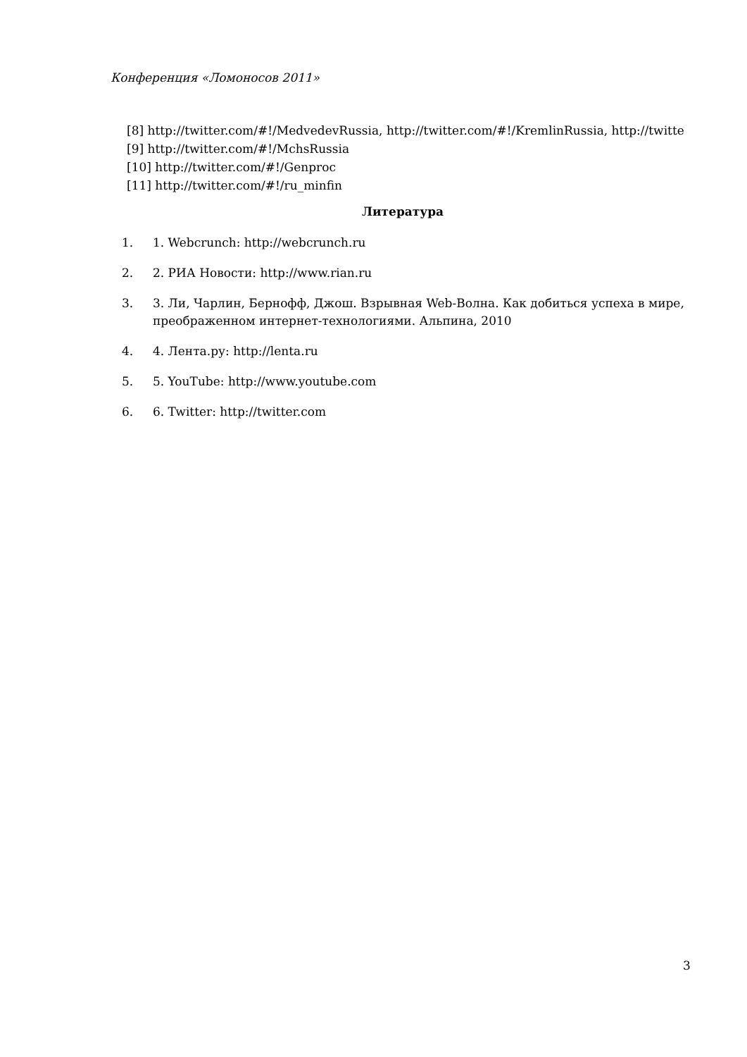Конференция «Ломоносов 2011»
[8] http://twitter.com/#!/MedvedevRussia, http://twitter.com/#!/KremlinRussia, http://twitte
[9] http://twitter.com/#!/MchsRussia
[10] http://twitter.com/#!/Genproc
[11] http://twitter.com/#!/ru_minfin
Литература
1. 1. Webcrunch: http://webcrunch.ru
2. 2. РИА Новости: http://www.rian.ru
3. 3. Ли, Чарлин, Бернофф, Джош. Взрывная Web-Волна. Как добиться успеха в мире, преображенном интернет-технологиями. Альпина, 2010
4. 4. Лента.ру: http://lenta.ru
5. 5. YouTube: http://www.youtube.com
6. 6. Twitter: http://twitter.com
3